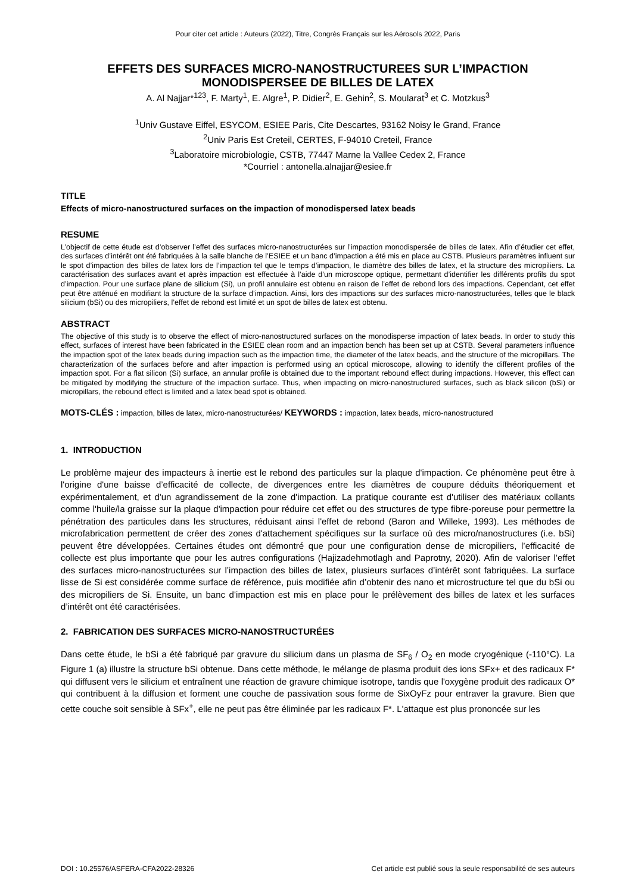Pour citer cet article : Auteurs (2022), Titre, Congrès Français sur les Aérosols 2022, Paris
EFFETS DES SURFACES MICRO-NANOSTRUCTUREES SUR L’IMPACTION MONODISPERSEE DE BILLES DE LATEX
A. Al Najjar*<sup>123</sup>, F. Marty<sup>1</sup>, E. Algre<sup>1</sup>, P. Didier<sup>2</sup>, E. Gehin<sup>2</sup>, S. Moularat<sup>3</sup> et C. Motzkus<sup>3</sup>
<sup>1</sup> Univ Gustave Eiffel, ESYCOM, ESIEE Paris, Cite Descartes, 93162 Noisy le Grand, France
<sup>2</sup> Univ Paris Est Creteil, CERTES, F-94010 Creteil, France
<sup>3</sup> Laboratoire microbiologie, CSTB, 77447 Marne la Vallee Cedex 2, France
*Courriel : antonella.alnajjar@esiee.fr
TITLE
Effects of micro-nanostructured surfaces on the impaction of monodispersed latex beads
RESUME
L’objectif de cette étude est d’observer l’effet des surfaces micro-nanostructurées sur l’impaction monodispersée de billes de latex. Afin d’étudier cet effet, des surfaces d’intérêt ont été fabriquées à la salle blanche de l’ESIEE et un banc d’impaction a été mis en place au CSTB. Plusieurs paramètres influent sur le spot d’impaction des billes de latex lors de l’impaction tel que le temps d’impaction, le diamètre des billes de latex, et la structure des micropiliers. La caractérisation des surfaces avant et après impaction est effectuée à l’aide d’un microscope optique, permettant d’identifier les différents profils du spot d’impaction. Pour une surface plane de silicium (Si), un profil annulaire est obtenu en raison de l’effet de rebond lors des impactions. Cependant, cet effet peut être atténué en modifiant la structure de la surface d’impaction. Ainsi, lors des impactions sur des surfaces micro-nanostructurées, telles que le black silicium (bSi) ou des micropiliers, l’effet de rebond est limité et un spot de billes de latex est obtenu.
ABSTRACT
The objective of this study is to observe the effect of micro-nanostructured surfaces on the monodisperse impaction of latex beads. In order to study this effect, surfaces of interest have been fabricated in the ESIEE clean room and an impaction bench has been set up at CSTB. Several parameters influence the impaction spot of the latex beads during impaction such as the impaction time, the diameter of the latex beads, and the structure of the micropillars. The characterization of the surfaces before and after impaction is performed using an optical microscope, allowing to identify the different profiles of the impaction spot. For a flat silicon (Si) surface, an annular profile is obtained due to the important rebound effect during impactions. However, this effect can be mitigated by modifying the structure of the impaction surface. Thus, when impacting on micro-nanostructured surfaces, such as black silicon (bSi) or micropillars, the rebound effect is limited and a latex bead spot is obtained.
MOTS-CLÉS : impaction, billes de latex, micro-nanostructurées/ KEYWORDS : impaction, latex beads, micro-nanostructured
1. INTRODUCTION
Le problème majeur des impacteurs à inertie est le rebond des particules sur la plaque d'impaction. Ce phénomène peut être à l'origine d'une baisse d’efficacité de collecte, de divergences entre les diamètres de coupure déduits théoriquement et expérimentalement, et d'un agrandissement de la zone d'impaction. La pratique courante est d'utiliser des matériaux collants comme l'huile/la graisse sur la plaque d'impaction pour réduire cet effet ou des structures de type fibre-poreuse pour permettre la pénétration des particules dans les structures, réduisant ainsi l'effet de rebond (Baron and Willeke, 1993). Les méthodes de microfabrication permettent de créer des zones d'attachement spécifiques sur la surface où des micro/nanostructures (i.e. bSi) peuvent être développées. Certaines études ont démontré que pour une configuration dense de micropiliers, l’efficacité de collecte est plus importante que pour les autres configurations (Hajizadehmotlagh and Paprotny, 2020). Afin de valoriser l’effet des surfaces micro-nanostructurées sur l’impaction des billes de latex, plusieurs surfaces d’intérêt sont fabriquées. La surface lisse de Si est considérée comme surface de référence, puis modifiée afin d’obtenir des nano et microstructure tel que du bSi ou des micropiliers de Si. Ensuite, un banc d’impaction est mis en place pour le prélèvement des billes de latex et les surfaces d’intérêt ont été caractérisées.
2. FABRICATION DES SURFACES MICRO-NANOSTRUCTURÉES
Dans cette étude, le bSi a été fabriqué par gravure du silicium dans un plasma de SF<sub>6</sub> / O<sub>2</sub> en mode cryogénique (-110°C). La Figure 1 (a) illustre la structure bSi obtenue. Dans cette méthode, le mélange de plasma produit des ions SFx+ et des radicaux F* qui diffusent vers le silicium et entraînent une réaction de gravure chimique isotrope, tandis que l'oxygène produit des radicaux O* qui contribuent à la diffusion et forment une couche de passivation sous forme de SixOyFz pour entraver la gravure. Bien que cette couche soit sensible à SFx<sup>+</sup>, elle ne peut pas être éliminée par les radicaux F*. L'attaque est plus prononcée sur les
DOI : 10.25576/ASFERA-CFA2022-28326 Cet article est publié sous la seule responsabilité de ses auteurs